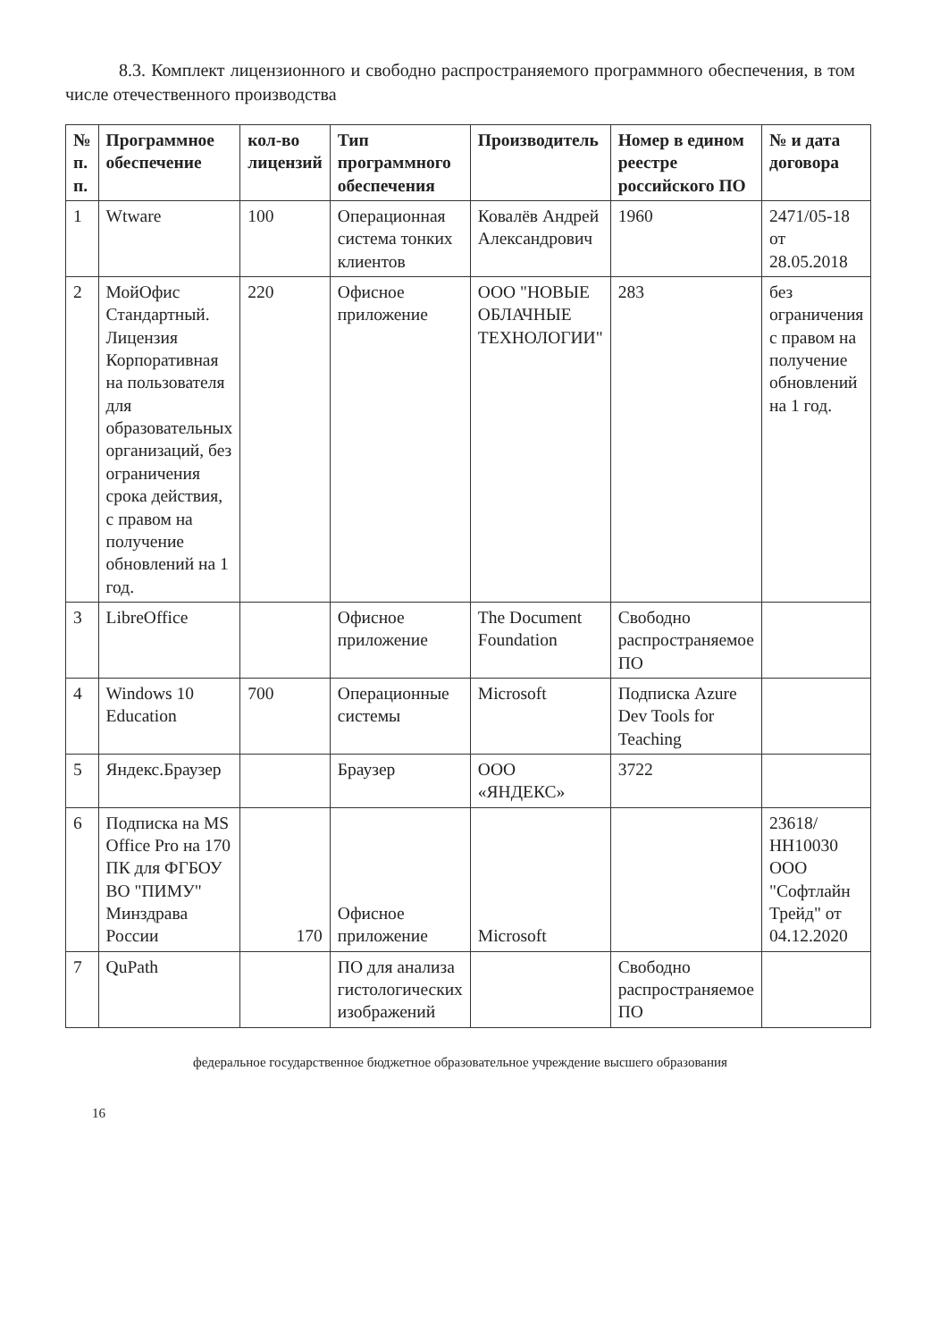8.3. Комплект лицензионного и свободно распространяемого программного обеспечения, в том числе отечественного производства
| № п. п. | Программное обеспечение | кол-во лицензий | Тип программного обеспечения | Производитель | Номер в едином реестре российского ПО | № и дата договора |
| --- | --- | --- | --- | --- | --- | --- |
| 1 | Wtware | 100 | Операционная система тонких клиентов | Ковалёв Андрей Александрович | 1960 | 2471/05-18 от 28.05.2018 |
| 2 | МойОфис Стандартный. Лицензия Корпоративная на пользователя для образовательных организаций, без ограничения срока действия, с правом на получение обновлений на 1 год. | 220 | Офисное приложение | ООО "НОВЫЕ ОБЛАЧНЫЕ ТЕХНОЛОГИИ" | 283 | без ограничения с правом на получение обновлений на 1 год. |
| 3 | LibreOffice | | Офисное приложение | The Document Foundation | Свободно распространяемое ПО | |
| 4 | Windows 10 Education | 700 | Операционные системы | Microsoft | Подписка Azure Dev Tools for Teaching | |
| 5 | Яндекс.Браузер | | Браузер | ООО «ЯНДЕКС» | 3722 | |
| 6 | Подписка на MS Office Pro на 170 ПК для ФГБОУ ВО "ПИМУ" Минздрава России | 170 | Офисное приложение | Microsoft | | 23618/НН10030 ООО "Софтлайн Трейд" от 04.12.2020 |
| 7 | QuPath | | ПО для анализа гистологических изображений | | Свободно распространяемое ПО | |
федеральное государственное бюджетное образовательное учреждение высшего образования
16